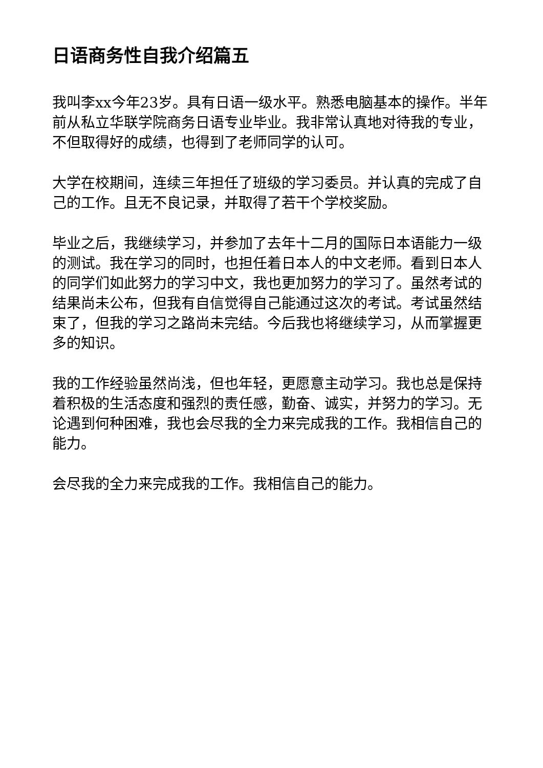日语商务性自我介绍篇五
我叫李xx今年23岁。具有日语一级水平。熟悉电脑基本的操作。半年前从私立华联学院商务日语专业毕业。我非常认真地对待我的专业，不但取得好的成绩，也得到了老师同学的认可。
大学在校期间，连续三年担任了班级的学习委员。并认真的完成了自己的工作。且无不良记录，并取得了若干个学校奖励。
毕业之后，我继续学习，并参加了去年十二月的国际日本语能力一级的测试。我在学习的同时，也担任着日本人的中文老师。看到日本人的同学们如此努力的学习中文，我也更加努力的学习了。虽然考试的结果尚未公布，但我有自信觉得自己能通过这次的考试。考试虽然结束了，但我的学习之路尚未完结。今后我也将继续学习，从而掌握更多的知识。
我的工作经验虽然尚浅，但也年轻，更愿意主动学习。我也总是保持着积极的生活态度和强烈的责任感，勤奋、诚实，并努力的学习。无论遇到何种困难，我也会尽我的全力来完成我的工作。我相信自己的能力。
会尽我的全力来完成我的工作。我相信自己的能力。